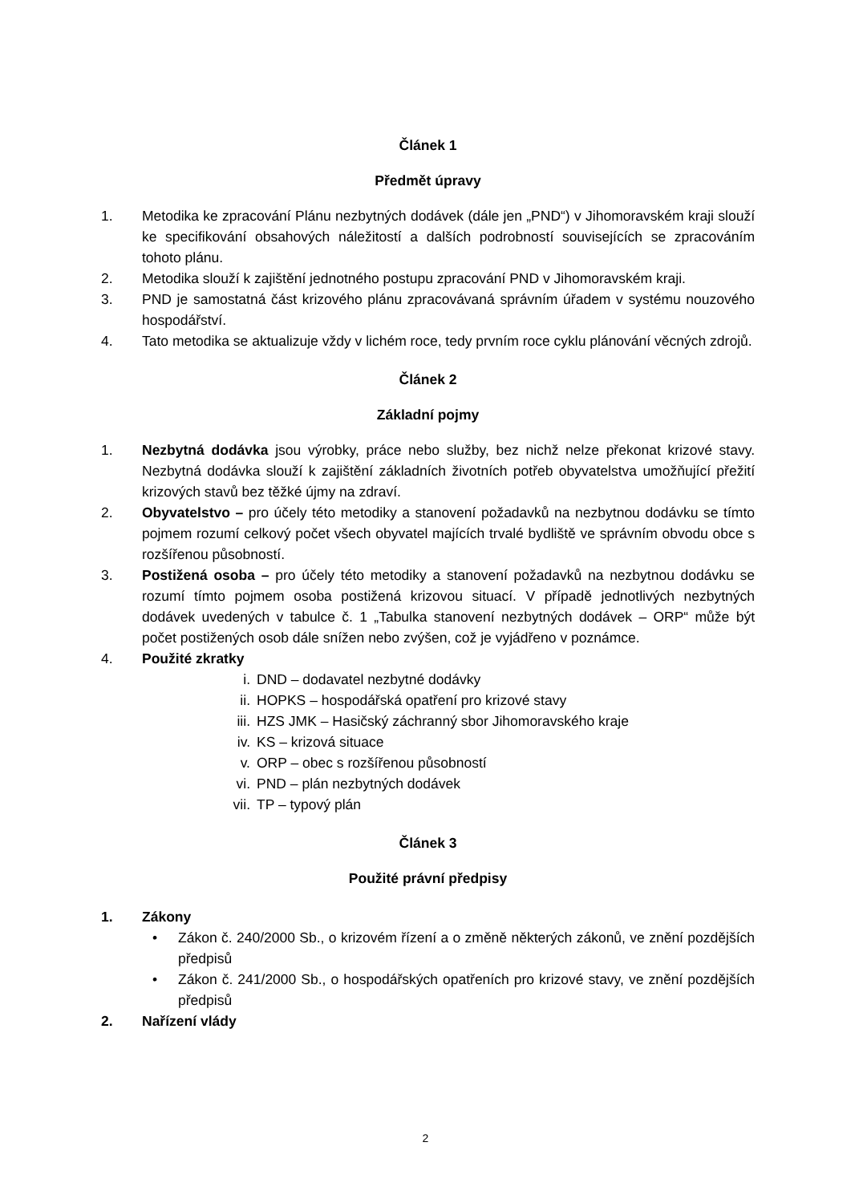Článek 1
Předmět úpravy
1. Metodika ke zpracování Plánu nezbytných dodávek (dále jen „PND“) v Jihomoravském kraji slouží ke specifikování obsahových náležitostí a dalších podrobností souvisejících se zpracováním tohoto plánu.
2. Metodika slouží k zajištění jednotného postupu zpracování PND v Jihomoravském kraji.
3. PND je samostatná část krizového plánu zpracovávaná správním úřadem v systému nouzového hospodářství.
4. Tato metodika se aktualizuje vždy v lichém roce, tedy prvním roce cyklu plánování věcných zdrojů.
Článek 2
Základní pojmy
1. Nezbytná dodávka jsou výrobky, práce nebo služby, bez nichž nelze překonat krizové stavy. Nezbytná dodávka slouží k zajištění základních životních potřeb obyvatelstva umožňující přežití krizových stavů bez těžké újmy na zdraví.
2. Obyvatelstvo – pro účely této metodiky a stanovení požadavků na nezbytnou dodávku se tímto pojmem rozumí celkový počet všech obyvatel majících trvalé bydliště ve správním obvodu obce s rozšířenou působností.
3. Postižená osoba – pro účely této metodiky a stanovení požadavků na nezbytnou dodávku se rozumí tímto pojmem osoba postižená krizovou situací. V případě jednotlivých nezbytných dodávek uvedených v tabulce č. 1 „Tabulka stanovení nezbytných dodávek – ORP“ může být počet postižených osob dále snížen nebo zvýšen, což je vyjádřeno v poznámce.
4. Použité zkratky
i. DND – dodavatel nezbytné dodávky
ii. HOPKS – hospodářská opatření pro krizové stavy
iii. HZS JMK – Hasičský záchranný sbor Jihomoravského kraje
iv. KS – krizová situace
v. ORP – obec s rozšířenou působností
vi. PND – plán nezbytných dodávek
vii. TP – typový plán
Článek 3
Použité právní předpisy
1. Zákony
• Zákon č. 240/2000 Sb., o krizovém řízení a o změně některých zákonů, ve znění pozdějších předpisů
• Zákon č. 241/2000 Sb., o hospodářských opatřeních pro krizové stavy, ve znění pozdějších předpisů
2. Nařízení vlády
2